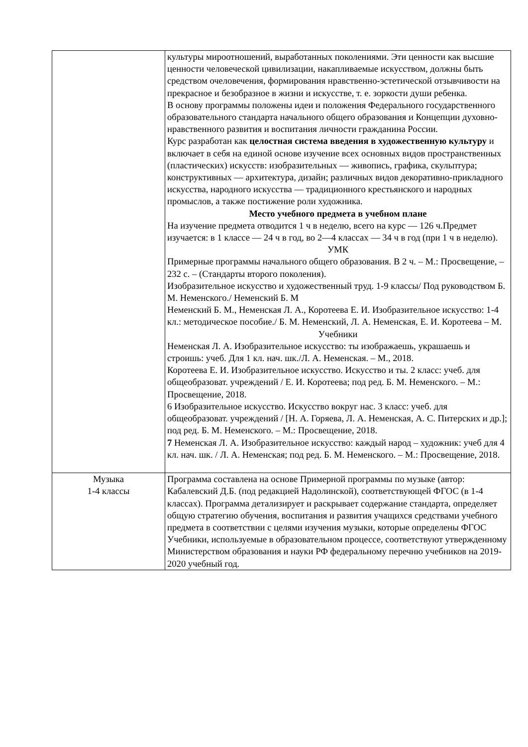| | культуры мироотношений, выработанных поколениями. Эти ценности как высшие ценности человеческой цивилизации, накапливаемые искусством, должны быть средством очеловечения, формирования нравственно-эстетической отзывчивости на прекрасное и безобразное в жизни и искусстве, т. е. зоркости души ребенка. В основу программы положены идеи и положения Федерального государственного образовательного стандарта начального общего образования и Концепции духовно-нравственного развития и воспитания личности гражданина России. Курс разработан как целостная система введения в художественную культуру и включает в себя на единой основе изучение всех основных видов пространственных (пластических) искусств: изобразительных — живопись, графика, скульптура; конструктивных — архитектура, дизайн; различных видов декоративно-прикладного искусства, народного искусства — традиционного крестьянского и народных промыслов, а также постижение роли художника. Место учебного предмета в учебном плане На изучение предмета отводится 1 ч в неделю, всего на курс — 126 ч.Предмет изучается: в 1 классе — 24 ч в год, во 2—4 классах — 34 ч в год (при 1 ч в неделю). УМК Примерные программы начального общего образования. В 2 ч. – М.: Просвещение, – 232 с. – (Стандарты второго поколения). Изобразительное искусство и художественный труд. 1-9 классы/ Под руководством Б. М. Неменского./ Неменский Б. М Неменский Б. М., Неменская Л. А., Коротеева Е. И. Изобразительное искусство: 1-4 кл.: методическое пособие./ Б. М. Неменский, Л. А. Неменская, Е. И. Коротеева – М. Учебники Неменская Л. А. Изобразительное искусство: ты изображаешь, украшаешь и строишь: учеб. Для 1 кл. нач. шк./Л. А. Неменская. – М., 2018. Коротеева Е. И. Изобразительное искусство. Искусство и ты. 2 класс: учеб. для общеобразоват. учреждений / Е. И. Коротеева; под ред. Б. М. Неменского. – М.: Просвещение, 2018. 6 Изобразительное искусство. Искусство вокруг нас. 3 класс: учеб. для общеобразоват. учреждений / [Н. А. Горяева, Л. А. Неменская, А. С. Питерских и др.]; под ред. Б. М. Неменского. – М.: Просвещение, 2018. 7 Неменская Л. А. Изобразительное искусство: каждый народ – художник: учеб для 4 кл. нач. шк. / Л. А. Неменская; под ред. Б. М. Неменского. – М.: Просвещение, 2018. |
| Музыка 1-4 классы | Программа составлена на основе Примерной программы по музыке (автор: Кабалевский Д.Б. (под редакцией Надолинской), соответствующей ФГОС (в 1-4 классах). Программа детализирует и раскрывает содержание стандарта, определяет общую стратегию обучения, воспитания и развития учащихся средствами учебного предмета в соответствии с целями изучения музыки, которые определены ФГОС Учебники, используемые в образовательном процессе, соответствуют утвержденному Министерством образования и науки РФ федеральному перечню учебников на 2019-2020 учебный год. |